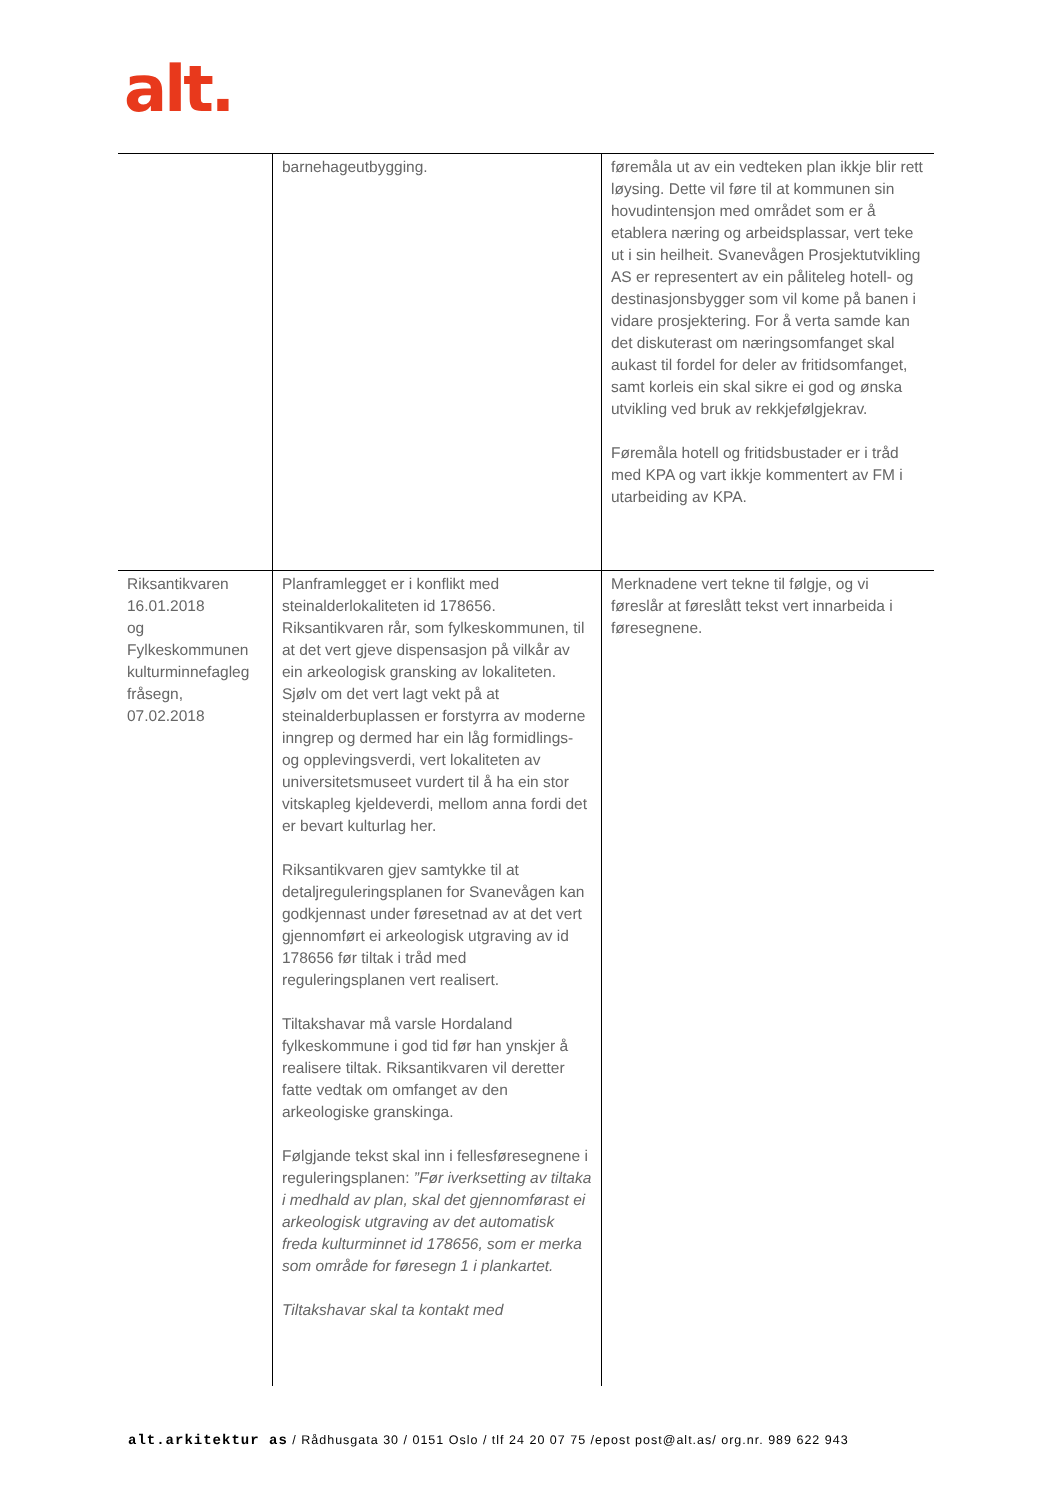alt.
| | barnehageutbygging. | føremåla ut av ein vedteken plan ikkje blir rett løysing. Dette vil føre til at kommunen sin hovudintensjon med området som er å etablera næring og arbeidsplassar, vert teke ut i sin heilheit. Svanevågen Prosjektutvikling AS er representert av ein påliteleg hotell- og destinasjonsbygger som vil kome på banen i vidare prosjektering. For å verta samde kan det diskuterast om næringsomfanget skal aukast til fordel for deler av fritidsomfanget, samt korleis ein skal sikre ei god og ønska utvikling ved bruk av rekkjefølgjekrav. Føremåla hotell og fritidsbustader er i tråd med KPA og vart ikkje kommentert av FM i utarbeiding av KPA. |
| Riksantikvaren 16.01.2018 og Fylkeskommunen kulturminnefagleg fråsegn, 07.02.2018 | Planframlegget er i konflikt med steinalderlokaliteten id 178656. Riksantikvaren rår, som fylkeskommunen, til at det vert gjeve dispensasjon på vilkår av ein arkeologisk gransking av lokaliteten. Sjølv om det vert lagt vekt på at steinalderbuplassen er forstyrra av moderne inngrep og dermed har ein låg formidlings- og opplevingsverdi, vert lokaliteten av universitetsmuseet vurdert til å ha ein stor vitskapleg kjeldeverdi, mellom anna fordi det er bevart kulturlag her. Riksantikvaren gjev samtykke til at detaljreguleringsplanen for Svanevågen kan godkjennast under føresetnad av at det vert gjennomført ei arkeologisk utgraving av id 178656 før tiltak i tråd med reguleringsplanen vert realisert. Tiltakshavar må varsle Hordaland fylkeskommune i god tid før han ynskjer å realisere tiltak. Riksantikvaren vil deretter fatte vedtak om omfanget av den arkeologiske granskinga. Følgjande tekst skal inn i fellesføresegnene i reguleringsplanen: ”Før iverksetting av tiltaka i medhald av plan, skal det gjennomførast ei arkeologisk utgraving av det automatisk freda kulturminnet id 178656, som er merka som område for føresegn 1 i plankartet. Tiltakshavar skal ta kontakt med | Merknadene vert tekne til følgje, og vi føreslår at føreslått tekst vert innarbeida i føresegnene. |
alt.arkitektur as / Rådhusgata 30 / 0151 Oslo / tlf 24 20 07 75 /epost post@alt.as/ org.nr. 989 622 943